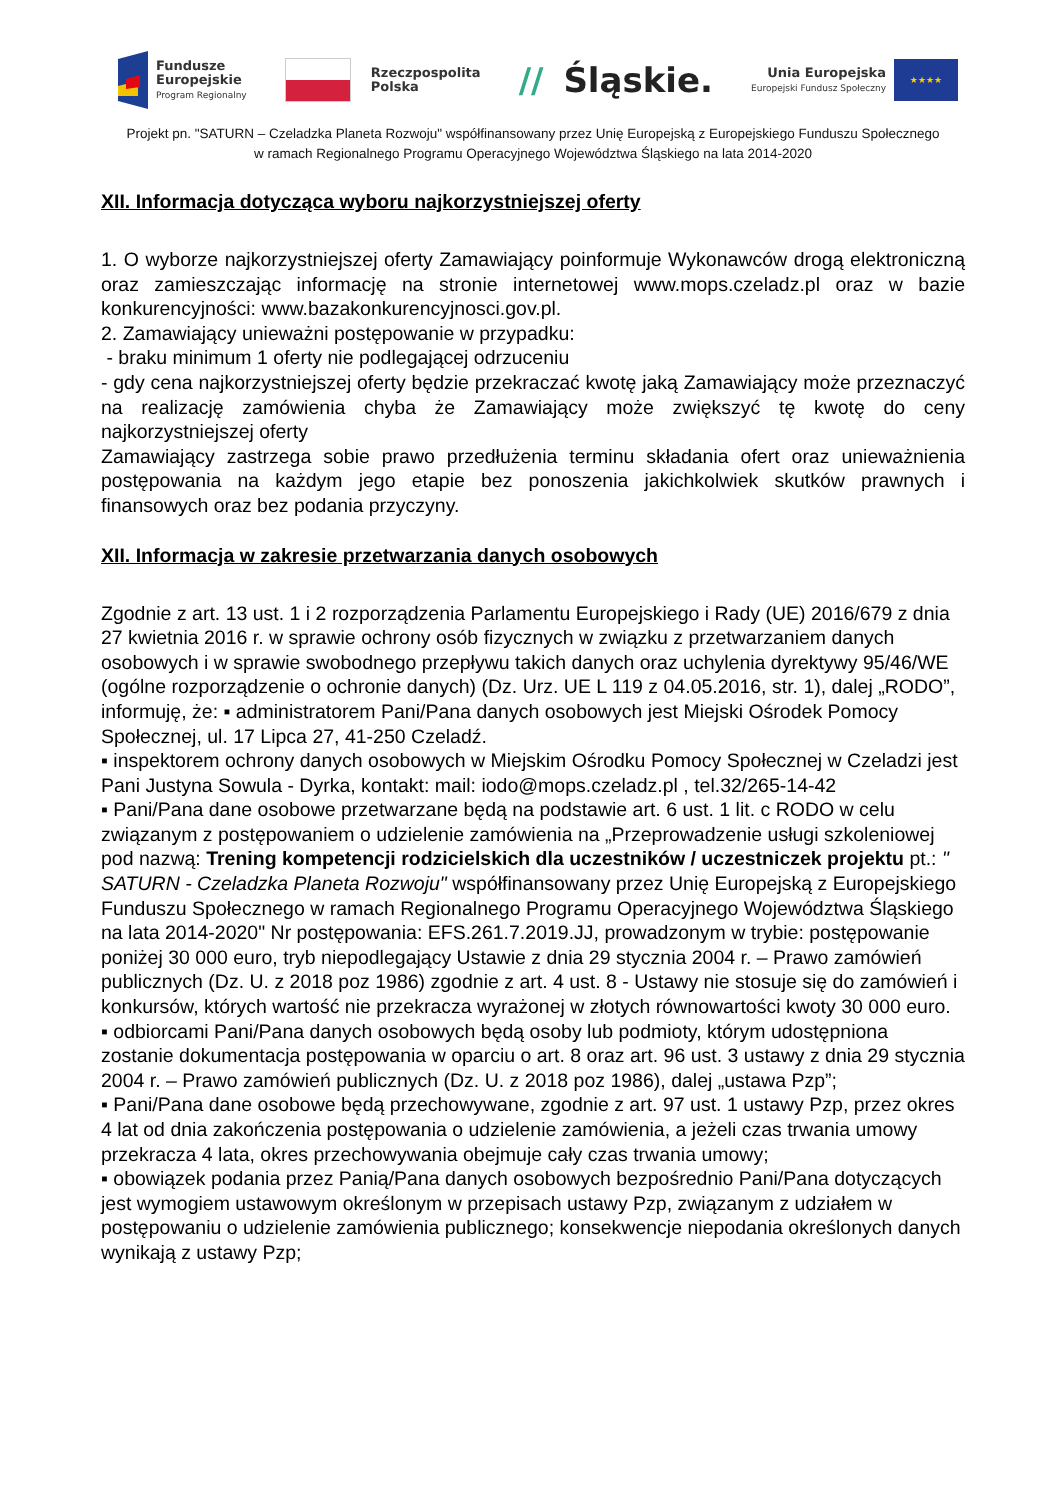Fundusze
Europejskie
Program Regionalny
Rzeczpospolita
Polska
// Śląskie.
Unia Europejska
Europejski Fundusz Społeczny
★★★★
Projekt pn. "SATURN – Czeladzka Planeta Rozwoju" współfinansowany przez Unię Europejską z Europejskiego Funduszu Społecznego
w ramach Regionalnego Programu Operacyjnego Województwa Śląskiego na lata 2014-2020
XII. Informacja dotycząca wyboru najkorzystniejszej oferty
1. O wyborze najkorzystniejszej oferty Zamawiający poinformuje Wykonawców drogą elektroniczną oraz zamieszczając informację na stronie internetowej www.mops.czeladz.pl oraz w bazie konkurencyjności: www.bazakonkurencyjnosci.gov.pl.
2. Zamawiający unieważni postępowanie w przypadku:
- braku minimum 1 oferty nie podlegającej odrzuceniu
- gdy cena najkorzystniejszej oferty będzie przekraczać kwotę jaką Zamawiający może przeznaczyć na realizację zamówienia chyba że Zamawiający może zwiększyć tę kwotę do ceny najkorzystniejszej oferty
Zamawiający zastrzega sobie prawo przedłużenia terminu składania ofert oraz unieważnienia postępowania na każdym jego etapie bez ponoszenia jakichkolwiek skutków prawnych i finansowych oraz bez podania przyczyny.
XII. Informacja w zakresie przetwarzania danych osobowych
Zgodnie z art. 13 ust. 1 i 2 rozporządzenia Parlamentu Europejskiego i Rady (UE) 2016/679 z dnia 27 kwietnia 2016 r. w sprawie ochrony osób fizycznych w związku z przetwarzaniem danych osobowych i w sprawie swobodnego przepływu takich danych oraz uchylenia dyrektywy 95/46/WE (ogólne rozporządzenie o ochronie danych) (Dz. Urz. UE L 119 z 04.05.2016, str. 1), dalej „RODO”, informuję, że: ▪ administratorem Pani/Pana danych osobowych jest Miejski Ośrodek Pomocy Społecznej, ul. 17 Lipca 27, 41-250 Czeladź.
▪ inspektorem ochrony danych osobowych w Miejskim Ośrodku Pomocy Społecznej w Czeladzi jest Pani Justyna Sowula - Dyrka, kontakt: mail: iodo@mops.czeladz.pl , tel.32/265-14-42
▪ Pani/Pana dane osobowe przetwarzane będą na podstawie art. 6 ust. 1 lit. c RODO w celu związanym z postępowaniem o udzielenie zamówienia na „Przeprowadzenie usługi szkoleniowej pod nazwą: Trening kompetencji rodzicielskich dla uczestników / uczestniczek projektu pt.: " SATURN - Czeladzka Planeta Rozwoju" współfinansowany przez Unię Europejską z Europejskiego Funduszu Społecznego w ramach Regionalnego Programu Operacyjnego Województwa Śląskiego na lata 2014-2020" Nr postępowania: EFS.261.7.2019.JJ, prowadzonym w trybie: postępowanie poniżej 30 000 euro, tryb niepodlegający Ustawie z dnia 29 stycznia 2004 r. – Prawo zamówień publicznych (Dz. U. z 2018 poz 1986) zgodnie z art. 4 ust. 8 - Ustawy nie stosuje się do zamówień i konkursów, których wartość nie przekracza wyrażonej w złotych równowartości kwoty 30 000 euro.
▪ odbiorcami Pani/Pana danych osobowych będą osoby lub podmioty, którym udostępniona zostanie dokumentacja postępowania w oparciu o art. 8 oraz art. 96 ust. 3 ustawy z dnia 29 stycznia 2004 r. – Prawo zamówień publicznych (Dz. U. z 2018 poz 1986), dalej „ustawa Pzp”;
▪ Pani/Pana dane osobowe będą przechowywane, zgodnie z art. 97 ust. 1 ustawy Pzp, przez okres 4 lat od dnia zakończenia postępowania o udzielenie zamówienia, a jeżeli czas trwania umowy przekracza 4 lata, okres przechowywania obejmuje cały czas trwania umowy;
▪ obowiązek podania przez Panią/Pana danych osobowych bezpośrednio Pani/Pana dotyczących jest wymogiem ustawowym określonym w przepisach ustawy Pzp, związanym z udziałem w postępowaniu o udzielenie zamówienia publicznego; konsekwencje niepodania określonych danych wynikają z ustawy Pzp;